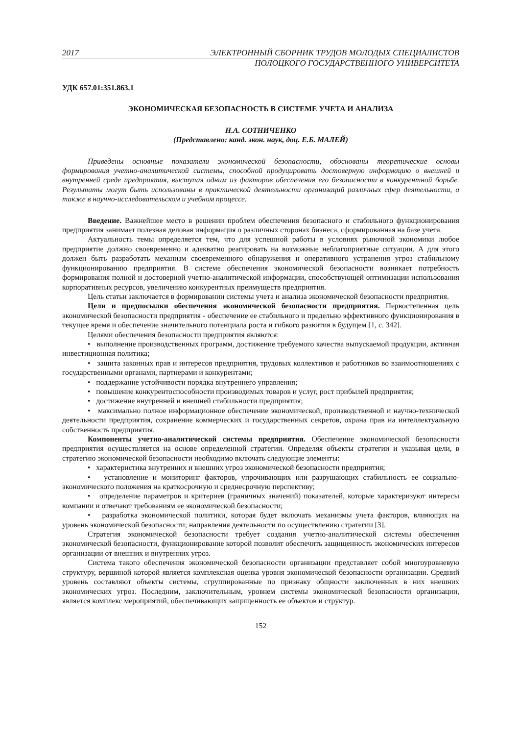2017 ЭЛЕКТРОННЫЙ СБОРНИК ТРУДОВ МОЛОДЫХ СПЕЦИАЛИСТОВ
ПОЛОЦКОГО ГОСУДАРСТВЕННОГО УНИВЕРСИТЕТА
УДК 657.01:351.863.1
ЭКОНОМИЧЕСКАЯ БЕЗОПАСНОСТЬ В СИСТЕМЕ УЧЕТА И АНАЛИЗА
Н.А. СОТНИЧЕНКО
(Представлено: канд. экон. наук, доц. Е.Б. МАЛЕЙ)
Приведены основные показатели экономической безопасности, обоснованы теоретические основы формирования учетно-аналитической системы, способной продуцировать достоверную информацию о внешней и внутренней среде предприятия, выступая одним из факторов обеспечения его безопасности в конкурентной борьбе. Результаты могут быть использованы в практической деятельности организаций различных сфер деятельности, а также в научно-исследовательском и учебном процессе.
Введение. Важнейшее место в решении проблем обеспечения безопасного и стабильного функционирования предприятия занимает полезная деловая информация о различных сторонах бизнеса, сформированная на базе учета.
Актуальность темы определяется тем, что для успешной работы в условиях рыночной экономики любое предприятие должно своевременно и адекватно реагировать на возможные неблагоприятные ситуации. А для этого должен быть разработать механизм своевременного обнаружения и оперативного устранения угроз стабильному функционированию предприятия. В системе обеспечения экономической безопасности возникает потребность формирования полной и достоверной учетно-аналитической информации, способствующей оптимизации использования корпоративных ресурсов, увеличению конкурентных преимуществ предприятия.
Цель статьи заключается в формировании системы учета и анализа экономической безопасности предприятия.
Цели и предпосылки обеспечения экономической безопасности предприятия. Первостепенная цель экономической безопасности предприятия - обеспечение ее стабильного и предельно эффективного функционирования в текущее время и обеспечение значительного потенциала роста и гибкого развития в будущем [1, с. 342].
Целями обеспечения безопасности предприятия являются:
• выполнение производственных программ, достижение требуемого качества выпускаемой продукции, активная инвестиционная политика;
• защита законных прав и интересов предприятия, трудовых коллективов и работников во взаимоотношениях с государственными органами, партнерами и конкурентами;
• поддержание устойчивости порядка внутреннего управления;
• повышение конкурентоспособности производимых товаров и услуг, рост прибылей предприятия;
• достижение внутренней и внешней стабильности предприятия;
• максимально полное информационное обеспечение экономической, производственной и научно-технической деятельности предприятия, сохранение коммерческих и государственных секретов, охрана прав на интеллектуальную собственность предприятия.
Компоненты учетно-аналитической системы предприятия. Обеспечение экономической безопасности предприятия осуществляется на основе определенной стратегии. Определяя объекты стратегии и указывая цели, в стратегию экономической безопасности необходимо включать следующие элементы:
• характеристика внутренних и внешних угроз экономической безопасности предприятия;
• установление и мониторинг факторов, упрочивающих или разрушающих стабильность ее социально-экономического положения на краткосрочную и среднесрочную перспективу;
• определение параметров и критериев (граничных значений) показателей, которые характеризуют интересы компании и отвечают требованиям ее экономической безопасности;
• разработка экономической политики, которая будет включать механизмы учета факторов, влияющих на уровень экономической безопасности; направления деятельности по осуществлению стратегии [3].
Стратегия экономической безопасности требует создания учетно-аналитической системы обеспечения экономической безопасности, функционирование которой позволит обеспечить защищенность экономических интересов организации от внешних и внутренних угроз.
Система такого обеспечения экономической безопасности организации представляет собой многоуровневую структуру, вершиной которой является комплексная оценка уровня экономической безопасности организации. Средний уровень составляют объекты системы, сгруппированные по признаку общности заключенных в них внешних экономических угроз. Последним, заключительным, уровнем системы экономической безопасности организации, является комплекс мероприятий, обеспечивающих защищенность ее объектов и структур.
152